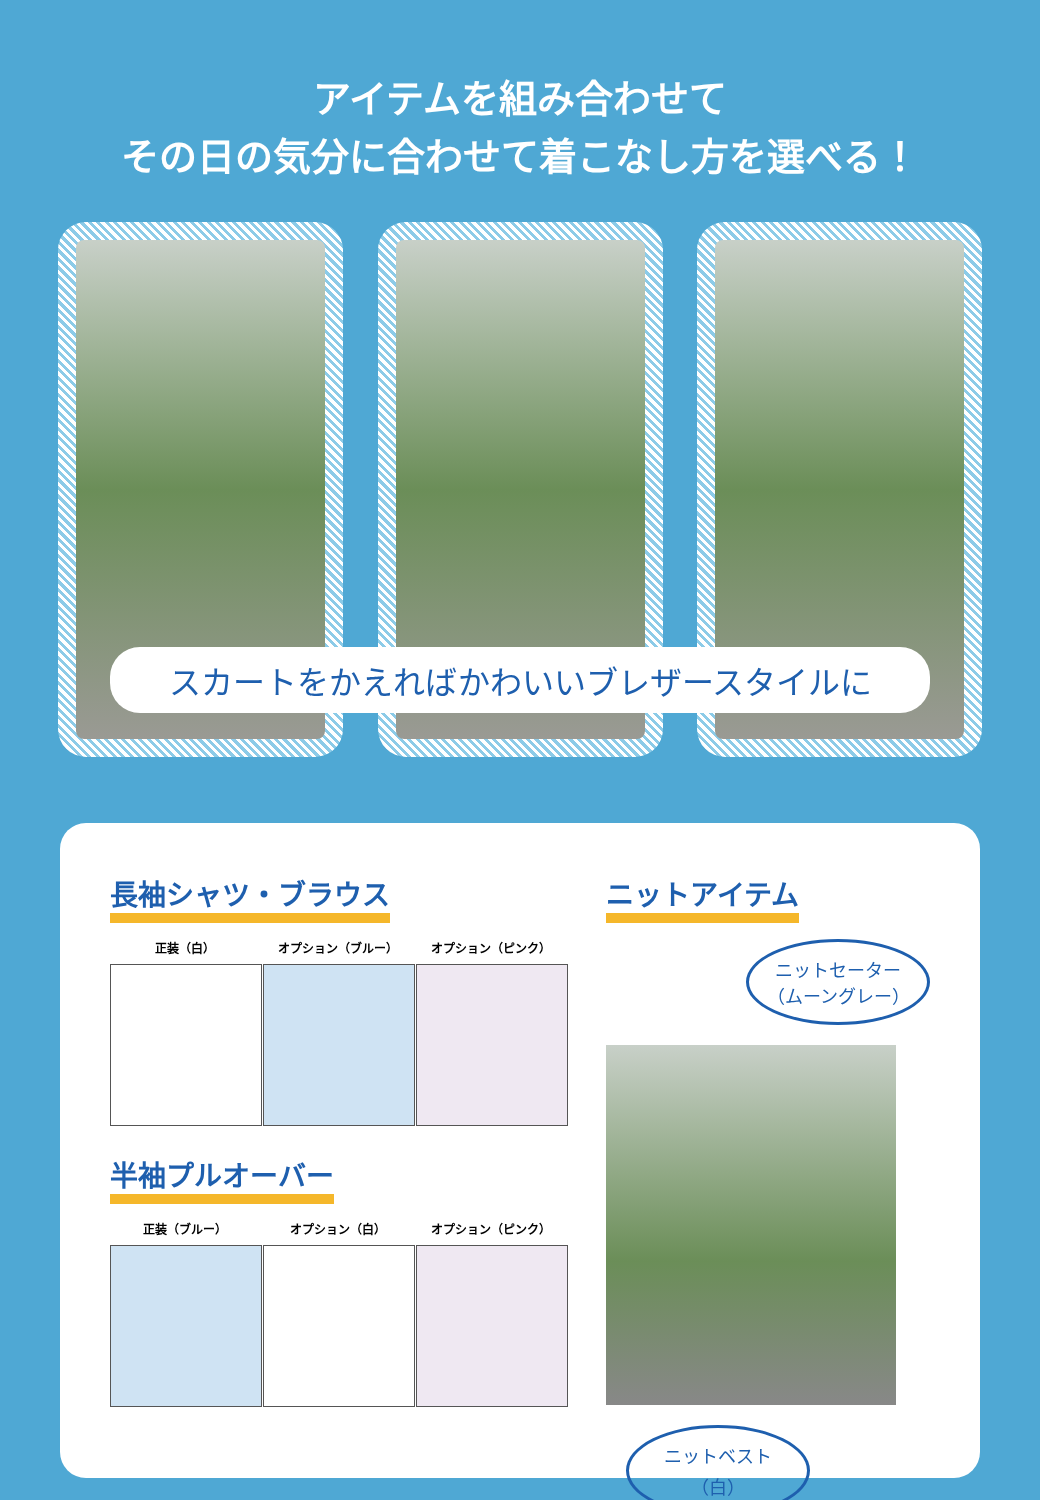アイテムを組み合わせて
その日の気分に合わせて着こなし方を選べる！
スカートをかえればかわいいブレザースタイルに
長袖シャツ・ブラウス
正装（白） オプション（ブルー） オプション（ピンク）
半袖プルオーバー
正装（ブルー） オプション（白） オプション（ピンク）
ニットアイテム
ニットセーター
（ムーングレー）
ニットベスト
（白）